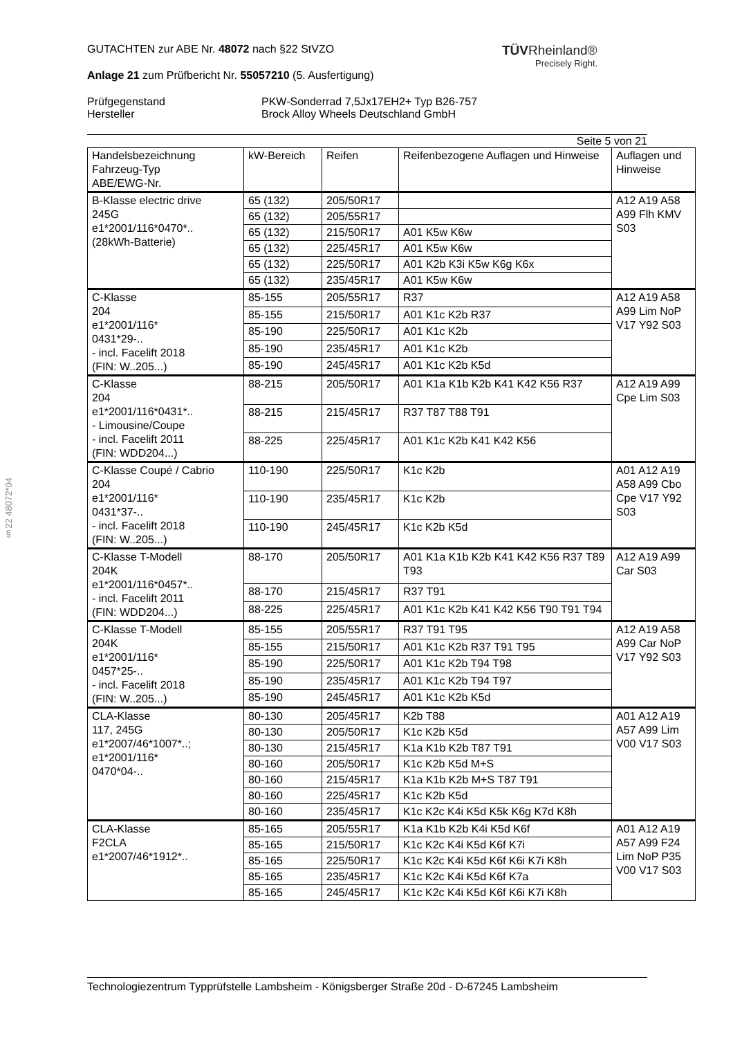§22 48072*04
TÜVRheinland®
Precisely Right.
GUTACHTEN zur ABE Nr. 48072 nach §22 StVZO
Anlage 21 zum Prüfbericht Nr. 55057210 (5. Ausfertigung)
Prüfgegenstand
Hersteller
PKW-Sonderrad 7,5Jx17EH2+ Typ B26-757
Brock Alloy Wheels Deutschland GmbH
Seite 5 von 21
| Handelsbezeichnung Fahrzeug-Typ ABE/EWG-Nr. | kW-Bereich | Reifen | Reifenbezogene Auflagen und Hinweise | Auflagen und Hinweise |
| --- | --- | --- | --- | --- |
| B-Klasse electric drive 245G e1*2001/116*0470*.. (28kWh-Batterie) | 65 (132) | 205/50R17 | | A12 A19 A58 A99 Flh KMV S03 |
| | 65 (132) | 205/55R17 | | |
| | 65 (132) | 215/50R17 | A01 K5w K6w | |
| | 65 (132) | 225/45R17 | A01 K5w K6w | |
| | 65 (132) | 225/50R17 | A01 K2b K3i K5w K6g K6x | |
| | 65 (132) | 235/45R17 | A01 K5w K6w | |
| C-Klasse 204 e1*2001/116* 0431*29-.. - incl. Facelift 2018 (FIN: W..205...) | 85-155 | 205/55R17 | R37 | A12 A19 A58 A99 Lim NoP V17 Y92 S03 |
| | 85-155 | 215/50R17 | A01 K1c K2b R37 | |
| | 85-190 | 225/50R17 | A01 K1c K2b | |
| | 85-190 | 235/45R17 | A01 K1c K2b | |
| | 85-190 | 245/45R17 | A01 K1c K2b K5d | |
| C-Klasse 204 e1*2001/116*0431*.. - Limousine/Coupe - incl. Facelift 2011 (FIN: WDD204...) | 88-215 | 205/50R17 | A01 K1a K1b K2b K41 K42 K56 R37 | A12 A19 A99 Cpe Lim S03 |
| | 88-215 | 215/45R17 | R37 T87 T88 T91 | |
| | 88-225 | 225/45R17 | A01 K1c K2b K41 K42 K56 | |
| C-Klasse Coupé / Cabrio 204 e1*2001/116* 0431*37-.. - incl. Facelift 2018 (FIN: W..205...) | 110-190 | 225/50R17 | K1c K2b | A01 A12 A19 A58 A99 Cbo Cpe V17 Y92 S03 |
| | 110-190 | 235/45R17 | K1c K2b | |
| | 110-190 | 245/45R17 | K1c K2b K5d | |
| C-Klasse T-Modell 204K e1*2001/116*0457*.. - incl. Facelift 2011 (FIN: WDD204...) | 88-170 | 205/50R17 | A01 K1a K1b K2b K41 K42 K56 R37 T89 T93 | A12 A19 A99 Car S03 |
| | 88-170 | 215/45R17 | R37 T91 | |
| | 88-225 | 225/45R17 | A01 K1c K2b K41 K42 K56 T90 T91 T94 | |
| C-Klasse T-Modell 204K e1*2001/116* 0457*25-.. - incl. Facelift 2018 (FIN: W..205...) | 85-155 | 205/55R17 | R37 T91 T95 | A12 A19 A58 A99 Car NoP V17 Y92 S03 |
| | 85-155 | 215/50R17 | A01 K1c K2b R37 T91 T95 | |
| | 85-190 | 225/50R17 | A01 K1c K2b T94 T98 | |
| | 85-190 | 235/45R17 | A01 K1c K2b T94 T97 | |
| | 85-190 | 245/45R17 | A01 K1c K2b K5d | |
| CLA-Klasse 117, 245G e1*2007/46*1007*..; e1*2001/116* 0470*04-.. | 80-130 | 205/45R17 | K2b T88 | A01 A12 A19 A57 A99 Lim V00 V17 S03 |
| | 80-130 | 205/50R17 | K1c K2b K5d | |
| | 80-130 | 215/45R17 | K1a K1b K2b T87 T91 | |
| | 80-160 | 205/50R17 | K1c K2b K5d M+S | |
| | 80-160 | 215/45R17 | K1a K1b K2b M+S T87 T91 | |
| | 80-160 | 225/45R17 | K1c K2b K5d | |
| | 80-160 | 235/45R17 | K1c K2c K4i K5d K5k K6g K7d K8h | |
| CLA-Klasse F2CLA e1*2007/46*1912*.. | 85-165 | 205/55R17 | K1a K1b K2b K4i K5d K6f | A01 A12 A19 A57 A99 F24 Lim NoP P35 V00 V17 S03 |
| | 85-165 | 215/50R17 | K1c K2c K4i K5d K6f K7i | |
| | 85-165 | 225/50R17 | K1c K2c K4i K5d K6f K6i K7i K8h | |
| | 85-165 | 235/45R17 | K1c K2c K4i K5d K6f K7a | |
| | 85-165 | 245/45R17 | K1c K2c K4i K5d K6f K6i K7i K8h | |
Technologiezentrum Typprüfstelle Lambsheim - Königsberger Straße 20d - D-67245 Lambsheim